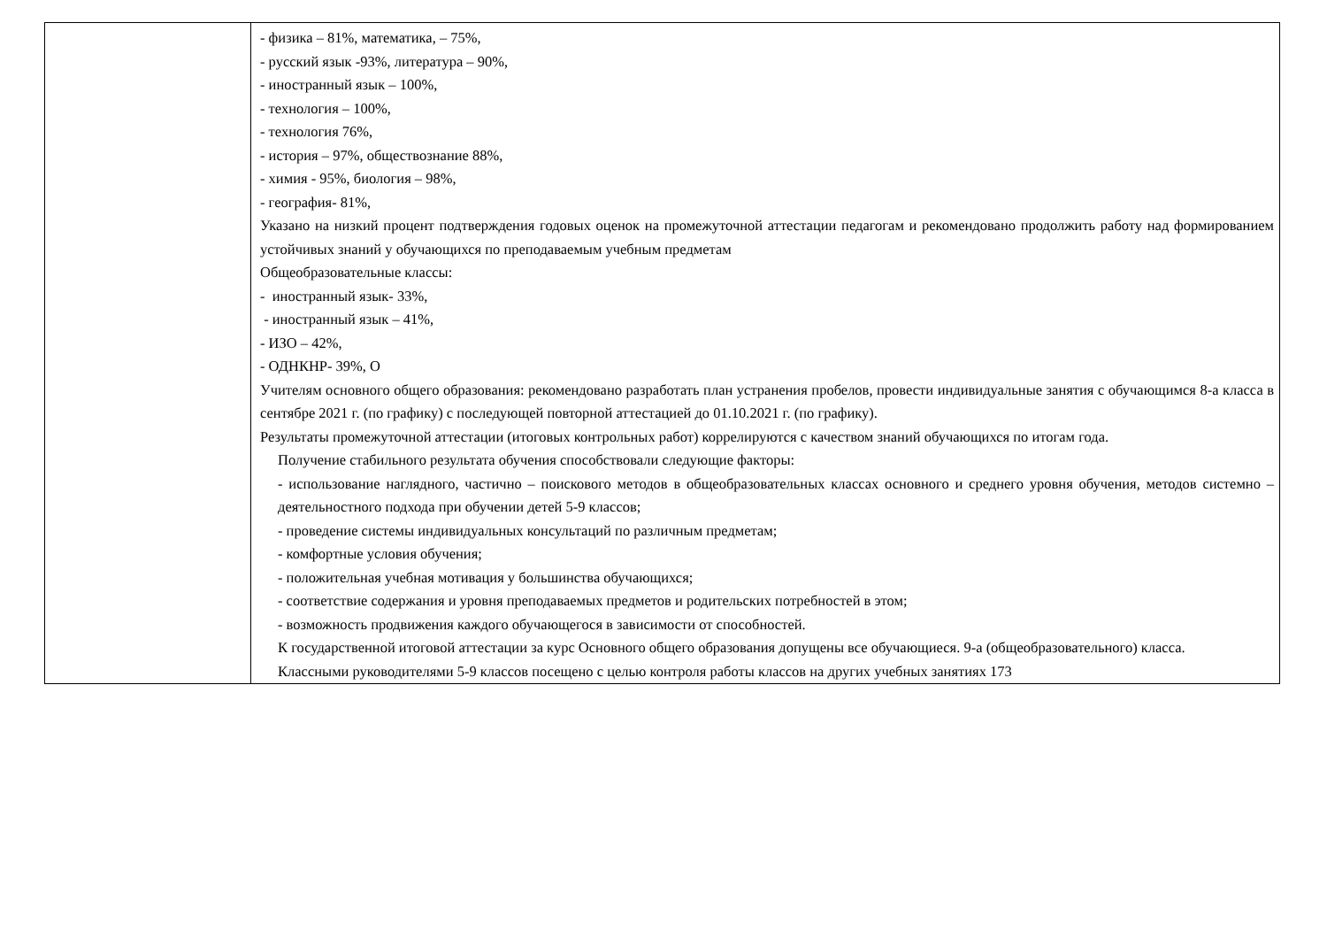| | - физика – 81%, математика, – 75%, - русский язык -93%, литература – 90%, - иностранный язык – 100%, - технология – 100%, - технология 76%, - история – 97%, обществознание 88%, - химия - 95%, биология – 98%, - география- 81%, Указано на низкий процент подтверждения годовых оценок на промежуточной аттестации педагогам и рекомендовано продолжить работу над формированием устойчивых знаний у обучающихся по преподаваемым учебным предметам Общеобразовательные классы: - иностранный язык- 33%, - иностранный язык – 41%, - ИЗО – 42%, - ОДНКНР- 39%, О Учителям основного общего образования: рекомендовано разработать план устранения пробелов, провести индивидуальные занятия с обучающимся 8-а класса в сентябре 2021 г. (по графику) с последующей повторной аттестацией до 01.10.2021 г. (по графику). Результаты промежуточной аттестации (итоговых контрольных работ) коррелируются с качеством знаний обучающихся по итогам года. Получение стабильного результата обучения способствовали следующие факторы: - использование наглядного, частично – поискового методов в общеобразовательных классах основного и среднего уровня обучения, методов системно – деятельностного подхода при обучении детей 5-9 классов; - проведение системы индивидуальных консультаций по различным предметам; - комфортные условия обучения; - положительная учебная мотивация у большинства обучающихся; - соответствие содержания и уровня преподаваемых предметов и родительских потребностей в этом; - возможность продвижения каждого обучающегося в зависимости от способностей. К государственной итоговой аттестации за курс Основного общего образования допущены все обучающиеся. 9-а (общеобразовательного) класса. Классными руководителями 5-9 классов посещено с целью контроля работы классов на других учебных занятиях 173 |